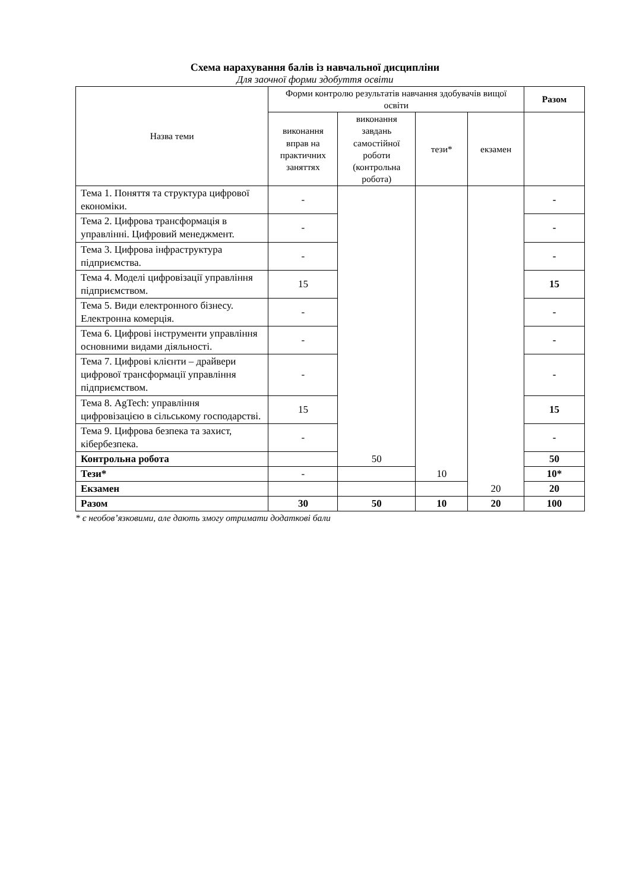Схема нарахування балів із навчальної дисципліни
Для заочної форми здобуття освіти
| Назва теми | Форми контролю результатів навчання здобувачів вищої освіти | | | | Разом |
| --- | --- | --- | --- | --- | --- |
| | виконання вправ на практичних заняттях | виконання завдань самостійної роботи (контрольна робота) | тези* | екзамен | |
| Тема 1. Поняття та структура цифрової економіки. | - | 50 | 10 | 20 | - |
| Тема 2. Цифрова трансформація в управлінні. Цифровий менеджмент. | - | | | | - |
| Тема 3. Цифрова інфраструктура підприємства. | - | | | | - |
| Тема 4. Моделі цифровізації управління підприємством. | 15 | | | | 15 |
| Тема 5. Види електронного бізнесу. Електронна комерція. | - | | | | - |
| Тема 6. Цифрові інструменти управління основними видами діяльності. | - | | | | - |
| Тема 7. Цифрові клієнти – драйвери цифрової трансформації управління підприємством. | - | | | | - |
| Тема 8. AgTech: управління цифровізацією в сільському господарстві. | 15 | | | | 15 |
| Тема 9. Цифрова безпека та захист, кібербезпека. | - | | | | - |
| Контрольна робота | | | | | 50 |
| Тези* | - | | | | 10* |
| Екзамен | | | | | 20 |
| Разом | 30 | 50 | 10 | 20 | 100 |
* є необов’язковими, але дають змогу отримати додаткові бали